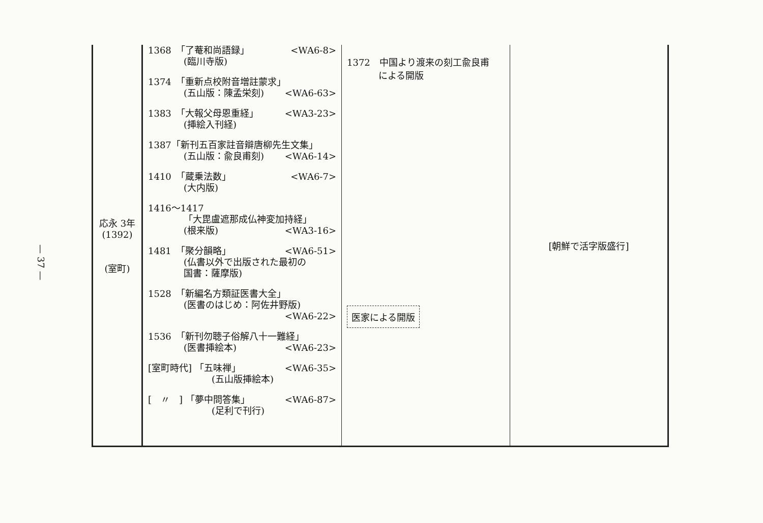— 37 —
| 応永 3年 (1392) (室町) | 1368 「了菴和尚語録」 <WA6-8> (臨川寺版) 1374 「重新点校附音増註蒙求」 (五山版：陳孟栄刻) <WA6-63> 1383 「大報父母恩重経」 <WA3-23> (挿絵入刊経) 1387「新刊五百家註音辯唐柳先生文集」 (五山版：兪良甫刻) <WA6-14> 1410 「蔵乗法数」 <WA6-7> (大内版) 1416～1417 「大毘盧遮那成仏神変加持経」 (根来版) <WA3-16> 1481 「聚分韻略」 <WA6-51> (仏書以外で出版された最初の 国書：薩摩版) 1528 「新編名方類証医書大全」 (医書のはじめ：阿佐井野版) <WA6-22> 1536 「新刊勿聴子俗解八十一難経」 (医書挿絵本) <WA6-23> [室町時代] 「五味禅」 <WA6-35> (五山版挿絵本) [ 〃 ] 「夢中問答集」 <WA6-87> (足利で刊行) | 1372 中国より渡来の刻工兪良甫 による開版 医家による開版 | [朝鮮で活字版盛行] |